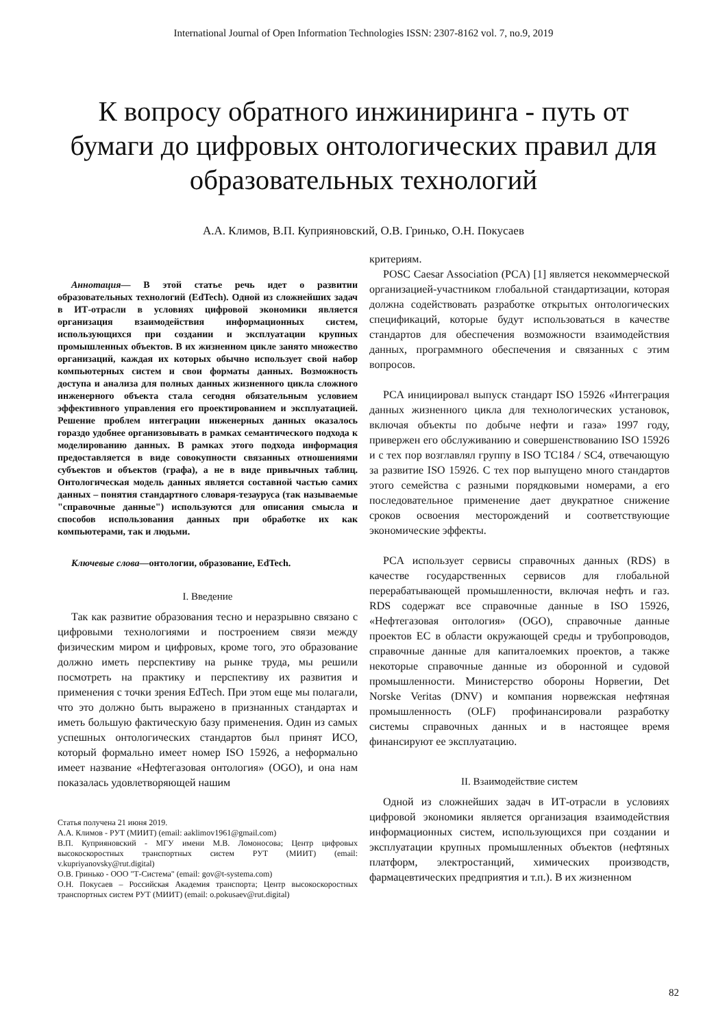International Journal of Open Information Technologies ISSN: 2307-8162 vol. 7, no.9, 2019
К вопросу обратного инжиниринга - путь от бумаги до цифровых онтологических правил для образовательных технологий
А.А. Климов, В.П. Куприяновский, О.В. Гринько, О.Н. Покусаев
Аннотация— В этой статье речь идет о развитии образовательных технологий (EdTech). Одной из сложнейших задач в ИТ-отрасли в условиях цифровой экономики является организация взаимодействия информационных систем, использующихся при создании и эксплуатации крупных промышленных объектов. В их жизненном цикле занято множество организаций, каждая их которых обычно использует свой набор компьютерных систем и свои форматы данных. Возможность доступа и анализа для полных данных жизненного цикла сложного инженерного объекта стала сегодня обязательным условием эффективного управления его проектированием и эксплуатацией. Решение проблем интеграции инженерных данных оказалось гораздо удобнее организовывать в рамках семантического подхода к моделированию данных. В рамках этого подхода информация предоставляется в виде совокупности связанных отношениями субъектов и объектов (графа), а не в виде привычных таблиц. Онтологическая модель данных является составной частью самих данных – понятия стандартного словаря-тезауруса (так называемые "справочные данные") используются для описания смысла и способов использования данных при обработке их как компьютерами, так и людьми.
Ключевые слова—онтологии, образование, EdTech.
I. Введение
Так как развитие образования тесно и неразрывно связано с цифровыми технологиями и построением связи между физическим миром и цифровых, кроме того, это образование должно иметь перспективу на рынке труда, мы решили посмотреть на практику и перспективу их развития и применения с точки зрения EdTech. При этом еще мы полагали, что это должно быть выражено в признанных стандартах и иметь большую фактическую базу применения. Один из самых успешных онтологических стандартов был принят ИСО, который формально имеет номер ISO 15926, а неформально имеет название «Нефтегазовая онтология» (OGO), и она нам показалась удовлетворяющей нашим
Статья получена 21 июня 2019.
А.А. Климов - РУТ (МИИТ) (email: aaklimov1961@gmail.com)
В.П. Куприяновский - МГУ имени М.В. Ломоносова; Центр цифровых высокоскоростных транспортных систем РУТ (МИИТ) (email: v.kupriyanovsky@rut.digital)
О.В. Гринько - ООО "Т-Система" (email: gov@t-systema.com)
О.Н. Покусаев – Российская Академия транспорта; Центр высокоскоростных транспортных систем РУТ (МИИТ) (email: o.pokusaev@rut.digital)
критериям.
POSC Caesar Association (PCA) [1] является некоммерческой организацией-участником глобальной стандартизации, которая должна содействовать разработке открытых онтологических спецификаций, которые будут использоваться в качестве стандартов для обеспечения возможности взаимодействия данных, программного обеспечения и связанных с этим вопросов.
PCA инициировал выпуск стандарт ISO 15926 «Интеграция данных жизненного цикла для технологических установок, включая объекты по добыче нефти и газа» 1997 году, привержен его обслуживанию и совершенствованию ISO 15926 и с тех пор возглавлял группу в ISO TC184 / SC4, отвечающую за развитие ISO 15926. С тех пор выпущено много стандартов этого семейства с разными порядковыми номерами, а его последовательное применение дает двукратное снижение сроков освоения месторождений и соответствующие экономические эффекты.
PCA использует сервисы справочных данных (RDS) в качестве государственных сервисов для глобальной перерабатывающей промышленности, включая нефть и газ. RDS содержат все справочные данные в ISO 15926, «Нефтегазовая онтология» (OGO), справочные данные проектов ЕС в области окружающей среды и трубопроводов, справочные данные для капиталоемких проектов, а также некоторые справочные данные из оборонной и судовой промышленности. Министерство обороны Норвегии, Det Norske Veritas (DNV) и компания норвежская нефтяная промышленность (OLF) профинансировали разработку системы справочных данных и в настоящее время финансируют ее эксплуатацию.
II. Взаимодействие систем
Одной из сложнейших задач в ИТ-отрасли в условиях цифровой экономики является организация взаимодействия информационных систем, использующихся при создании и эксплуатации крупных промышленных объектов (нефтяных платформ, электростанций, химических производств, фармацевтических предприятия и т.п.). В их жизненном
82